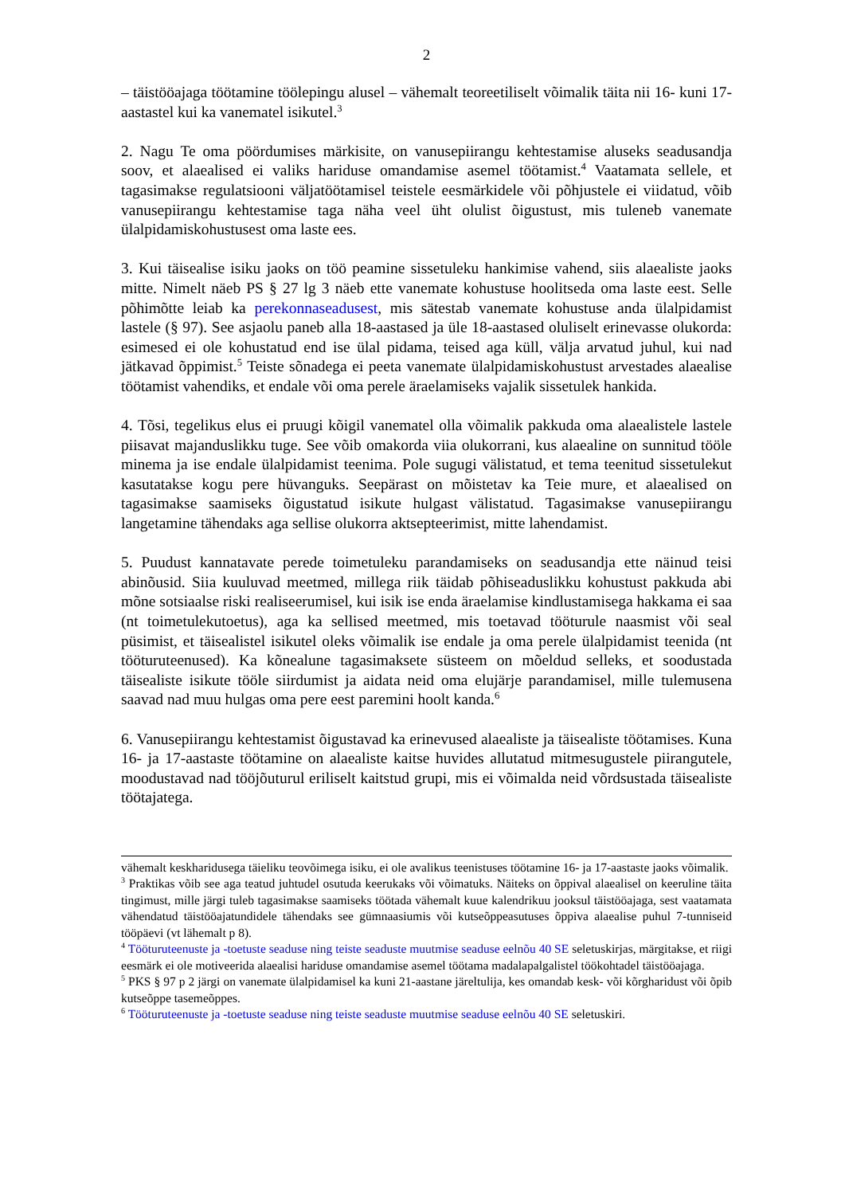2
– täistööajaga töötamine töölepingu alusel – vähemalt teoreetiliselt võimalik täita nii 16- kuni 17-aastastel kui ka vanematel isikutel.<sup>3</sup>
2. Nagu Te oma pöördumises märkisite, on vanusepiirangu kehtestamise aluseks seadusandja soov, et alaealised ei valiks hariduse omandamise asemel töötamist.<sup>4</sup> Vaatamata sellele, et tagasimakse regulatsiooni väljatöötamisel teistele eesmärkidele või põhjustele ei viidatud, võib vanusepiirangu kehtestamise taga näha veel üht olulist õigustust, mis tuleneb vanemate ülalpidamiskohustusest oma laste ees.
3. Kui täisealise isiku jaoks on töö peamine sissetuleku hankimise vahend, siis alaealiste jaoks mitte. Nimelt näeb PS § 27 lg 3 näeb ette vanemate kohustuse hoolitseda oma laste eest. Selle põhimõtte leiab ka perekonnaseadusest, mis sätestab vanemate kohustuse anda ülalpidamist lastele (§ 97). See asjaolu paneb alla 18-aastased ja üle 18-aastased oluliselt erinevasse olukorda: esimesed ei ole kohustatud end ise ülal pidama, teised aga küll, välja arvatud juhul, kui nad jätkavad õppimist.<sup>5</sup> Teiste sõnadega ei peeta vanemate ülalpidamiskohustust arvestades alaealise töötamist vahendiks, et endale või oma perele äraelamiseks vajalik sissetulek hankida.
4. Tõsi, tegelikus elus ei pruugi kõigil vanematel olla võimalik pakkuda oma alaealistele lastele piisavat majanduslikku tuge. See võib omakorda viia olukorrani, kus alaealine on sunnitud tööle minema ja ise endale ülalpidamist teenima. Pole sugugi välistatud, et tema teenitud sissetulekut kasutatakse kogu pere hüvanguks. Seepärast on mõistetav ka Teie mure, et alaealised on tagasimakse saamiseks õigustatud isikute hulgast välistatud. Tagasimakse vanusepiirangu langetamine tähendaks aga sellise olukorra aktsepteerimist, mitte lahendamist.
5. Puudust kannatavate perede toimetuleku parandamiseks on seadusandja ette näinud teisi abinõusid. Siia kuuluvad meetmed, millega riik täidab põhiseaduslikku kohustust pakkuda abi mõne sotsiaalse riski realiseerumisel, kui isik ise enda äraelamise kindlustamisega hakkama ei saa (nt toimetulekutoetus), aga ka sellised meetmed, mis toetavad tööturule naasmist või seal püsimist, et täisealistel isikutel oleks võimalik ise endale ja oma perele ülalpidamist teenida (nt tööturuteenused). Ka kõnealune tagasimaksete süsteem on mõeldud selleks, et soodustada täisealiste isikute tööle siirdumist ja aidata neid oma elujärje parandamisel, mille tulemusena saavad nad muu hulgas oma pere eest paremini hoolt kanda.<sup>6</sup>
6. Vanusepiirangu kehtestamist õigustavad ka erinevused alaealiste ja täisealiste töötamises. Kuna 16- ja 17-aastaste töötamine on alaealiste kaitse huvides allutatud mitmesugustele piirangutele, moodustavad nad tööjõuturul eriliselt kaitstud grupi, mis ei võimalda neid võrdsustada täisealiste töötajatega.
vähemalt keskharidusega täieliku teovõimega isiku, ei ole avalikus teenistuses töötamine 16- ja 17-aastaste jaoks võimalik.
<sup>3</sup> Praktikas võib see aga teatud juhtudel osutuda keerukaks või võimatuks. Näiteks on õppival alaealisel on keeruline täita tingimust, mille järgi tuleb tagasimakse saamiseks töötada vähemalt kuue kalendrikuu jooksul täistööajaga, sest vaatamata vähendatud täistööajatundidele tähendaks see gümnaasiumis või kutseõppeasutuses õppiva alaealise puhul 7-tunniseid tööpäevi (vt lähemalt p 8).
<sup>4</sup> Tööturuteenuste ja -toetuste seaduse ning teiste seaduste muutmise seaduse eelnõu 40 SE seletuskirjas, märgitakse, et riigi eesmärk ei ole motiveerida alaealisi hariduse omandamise asemel töötama madalapalgalistel töökohtadel täistööajaga.
<sup>5</sup> PKS § 97 p 2 järgi on vanemate ülalpidamisel ka kuni 21-aastane järeltulija, kes omandab kesk- või kõrgharidust või õpib kutseõppe tasemeõppes.
<sup>6</sup> Tööturuteenuste ja -toetuste seaduse ning teiste seaduste muutmise seaduse eelnõu 40 SE seletuskiri.